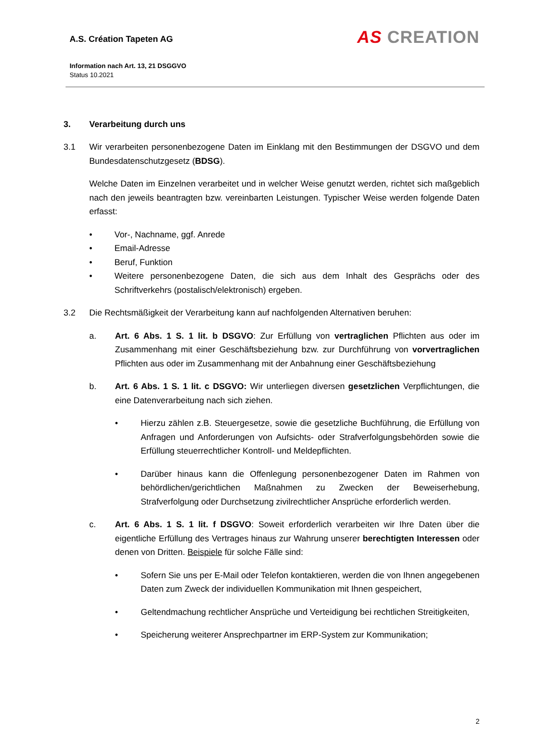A.S. Création Tapeten AG
AS CREATION
Information nach Art. 13, 21 DSGGVO
Status 10.2021
3. Verarbeitung durch uns
3.1 Wir verarbeiten personenbezogene Daten im Einklang mit den Bestimmungen der DSGVO und dem Bundesdatenschutzgesetz (BDSG).
Welche Daten im Einzelnen verarbeitet und in welcher Weise genutzt werden, richtet sich maßgeblich nach den jeweils beantragten bzw. vereinbarten Leistungen. Typischer Weise werden folgende Daten erfasst:
• Vor-, Nachname, ggf. Anrede
• Email-Adresse
• Beruf, Funktion
• Weitere personenbezogene Daten, die sich aus dem Inhalt des Gesprächs oder des Schriftverkehrs (postalisch/elektronisch) ergeben.
3.2 Die Rechtsmäßigkeit der Verarbeitung kann auf nachfolgenden Alternativen beruhen:
a. Art. 6 Abs. 1 S. 1 lit. b DSGVO: Zur Erfüllung von vertraglichen Pflichten aus oder im Zusammenhang mit einer Geschäftsbeziehung bzw. zur Durchführung von vorvertraglichen Pflichten aus oder im Zusammenhang mit der Anbahnung einer Geschäftsbeziehung
b. Art. 6 Abs. 1 S. 1 lit. c DSGVO: Wir unterliegen diversen gesetzlichen Verpflichtungen, die eine Datenverarbeitung nach sich ziehen.
• Hierzu zählen z.B. Steuergesetze, sowie die gesetzliche Buchführung, die Erfüllung von Anfragen und Anforderungen von Aufsichts- oder Strafverfolgungsbehörden sowie die Erfüllung steuerrechtlicher Kontroll- und Meldepflichten.
• Darüber hinaus kann die Offenlegung personenbezogener Daten im Rahmen von behördlichen/gerichtlichen Maßnahmen zu Zwecken der Beweiserhebung, Strafverfolgung oder Durchsetzung zivilrechtlicher Ansprüche erforderlich werden.
c. Art. 6 Abs. 1 S. 1 lit. f DSGVO: Soweit erforderlich verarbeiten wir Ihre Daten über die eigentliche Erfüllung des Vertrages hinaus zur Wahrung unserer berechtigten Interessen oder denen von Dritten. Beispiele für solche Fälle sind:
• Sofern Sie uns per E-Mail oder Telefon kontaktieren, werden die von Ihnen angegebenen Daten zum Zweck der individuellen Kommunikation mit Ihnen gespeichert,
• Geltendmachung rechtlicher Ansprüche und Verteidigung bei rechtlichen Streitigkeiten,
• Speicherung weiterer Ansprechpartner im ERP-System zur Kommunikation;
2